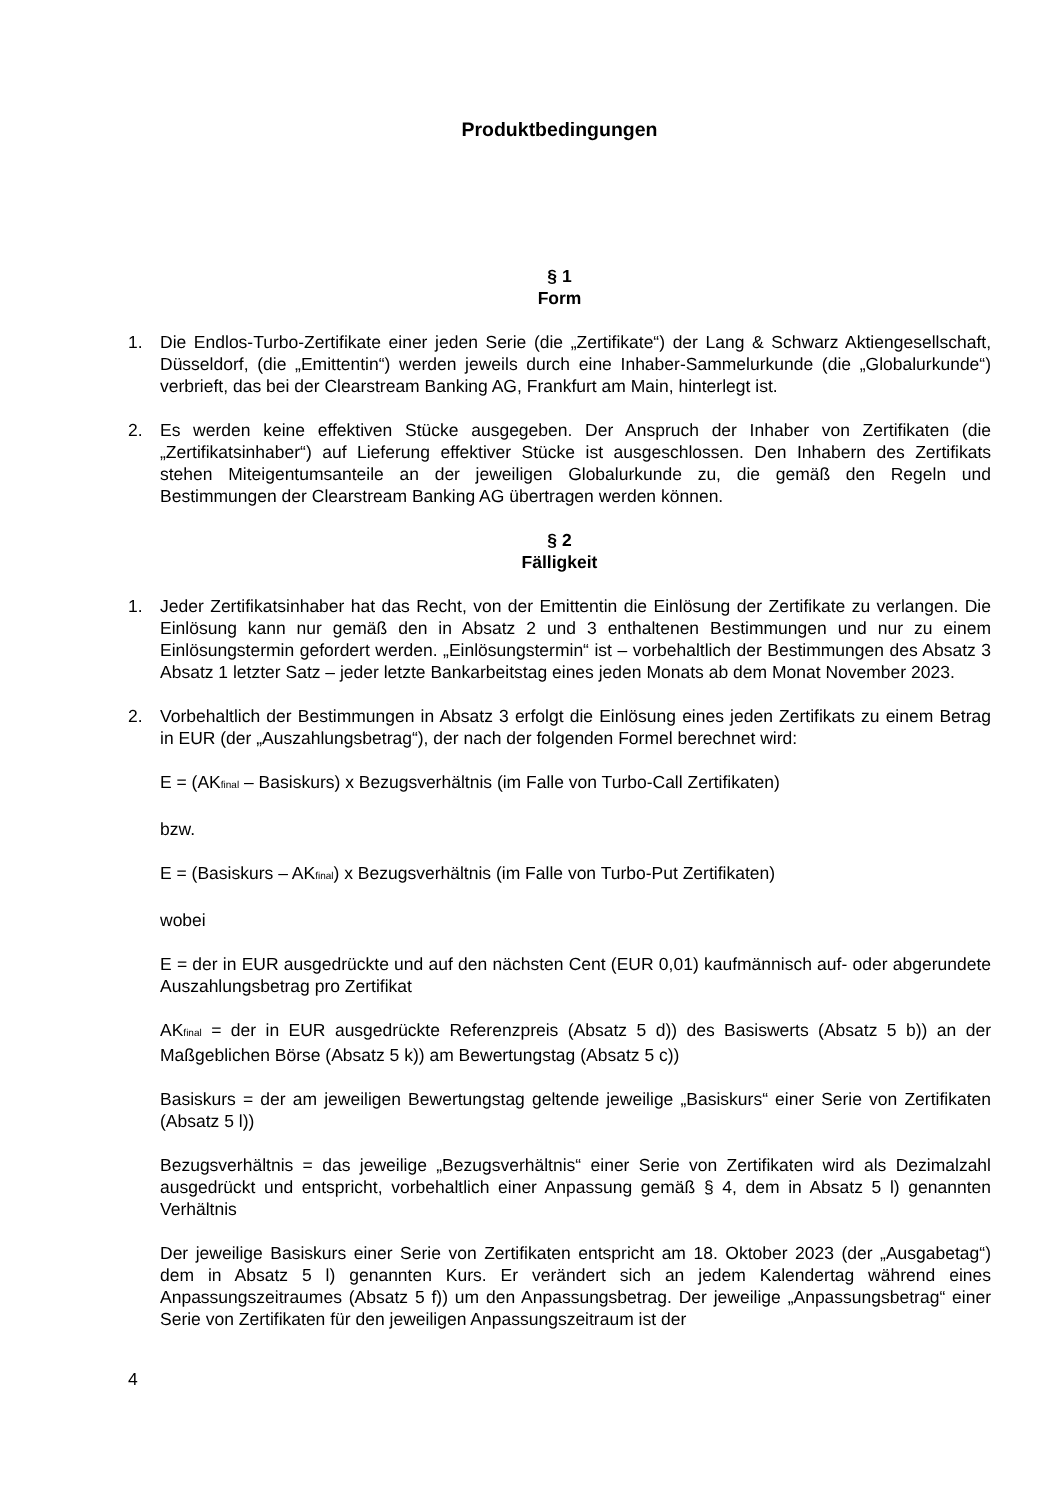Produktbedingungen
§ 1
Form
1. Die Endlos-Turbo-Zertifikate einer jeden Serie (die „Zertifikate“) der Lang & Schwarz Aktiengesellschaft, Düsseldorf, (die „Emittentin“) werden jeweils durch eine Inhaber-Sammelurkunde (die „Globalurkunde“) verbrieft, das bei der Clearstream Banking AG, Frankfurt am Main, hinterlegt ist.
2. Es werden keine effektiven Stücke ausgegeben. Der Anspruch der Inhaber von Zertifikaten (die „Zertifikatsinhaber“) auf Lieferung effektiver Stücke ist ausgeschlossen. Den Inhabern des Zertifikats stehen Miteigentumsanteile an der jeweiligen Globalurkunde zu, die gemäß den Regeln und Bestimmungen der Clearstream Banking AG übertragen werden können.
§ 2
Fälligkeit
1. Jeder Zertifikatsinhaber hat das Recht, von der Emittentin die Einlösung der Zertifikate zu verlangen. Die Einlösung kann nur gemäß den in Absatz 2 und 3 enthaltenen Bestimmungen und nur zu einem Einlösungstermin gefordert werden. „Einlösungstermin“ ist – vorbehaltlich der Bestimmungen des Absatz 3 Absatz 1 letzter Satz – jeder letzte Bankarbeitstag eines jeden Monats ab dem Monat November 2023.
2. Vorbehaltlich der Bestimmungen in Absatz 3 erfolgt die Einlösung eines jeden Zertifikats zu einem Betrag in EUR (der „Auszahlungsbetrag“), der nach der folgenden Formel berechnet wird:
E = (AK<sub>final</sub> – Basiskurs) x Bezugsverhältnis (im Falle von Turbo-Call Zertifikaten)
bzw.
E = (Basiskurs – AK<sub>final</sub>) x Bezugsverhältnis (im Falle von Turbo-Put Zertifikaten)
wobei
E = der in EUR ausgedrückte und auf den nächsten Cent (EUR 0,01) kaufmännisch auf- oder abgerundete Auszahlungsbetrag pro Zertifikat
AK<sub>final</sub> = der in EUR ausgedrückte Referenzpreis (Absatz 5 d)) des Basiswerts (Absatz 5 b)) an der Maßgeblichen Börse (Absatz 5 k)) am Bewertungstag (Absatz 5 c))
Basiskurs = der am jeweiligen Bewertungstag geltende jeweilige „Basiskurs“ einer Serie von Zertifikaten (Absatz 5 l))
Bezugsverhältnis = das jeweilige „Bezugsverhältnis“ einer Serie von Zertifikaten wird als Dezimalzahl ausgedrückt und entspricht, vorbehaltlich einer Anpassung gemäß § 4, dem in Absatz 5 l) genannten Verhältnis
Der jeweilige Basiskurs einer Serie von Zertifikaten entspricht am 18. Oktober 2023 (der „Ausgabetag“) dem in Absatz 5 l) genannten Kurs. Er verändert sich an jedem Kalendertag während eines Anpassungszeitraumes (Absatz 5 f)) um den Anpassungsbetrag. Der jeweilige „Anpassungsbetrag“ einer Serie von Zertifikaten für den jeweiligen Anpassungszeitraum ist der
4